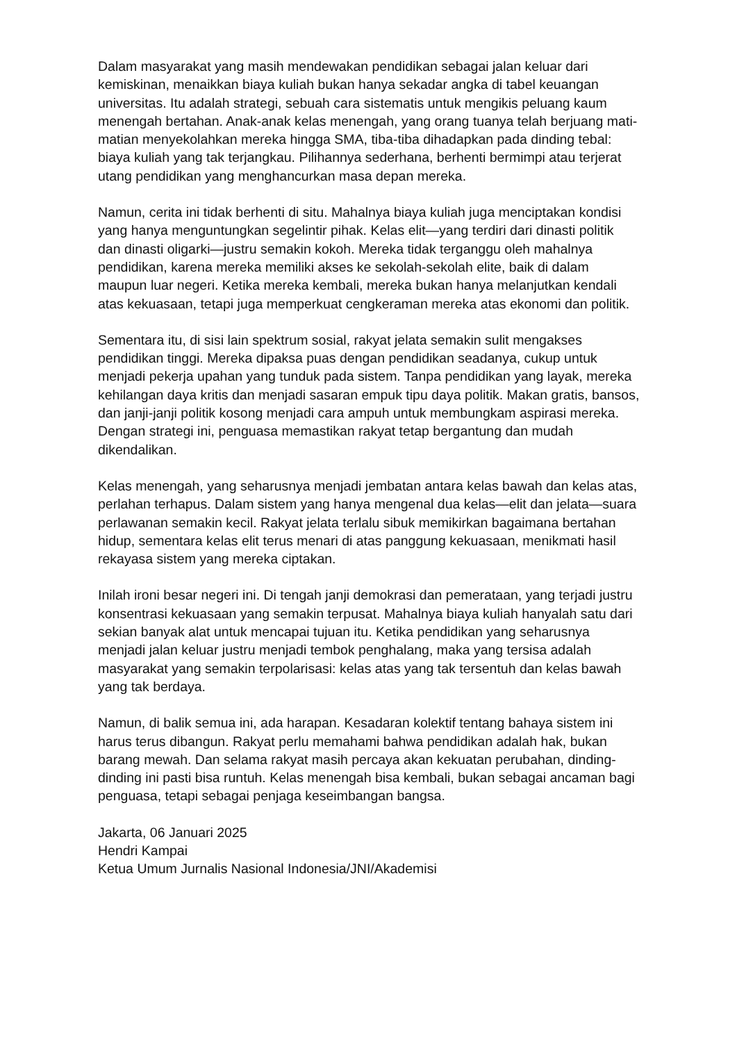Dalam masyarakat yang masih mendewakan pendidikan sebagai jalan keluar dari kemiskinan, menaikkan biaya kuliah bukan hanya sekadar angka di tabel keuangan universitas. Itu adalah strategi, sebuah cara sistematis untuk mengikis peluang kaum menengah bertahan. Anak-anak kelas menengah, yang orang tuanya telah berjuang mati-matian menyekolahkan mereka hingga SMA, tiba-tiba dihadapkan pada dinding tebal: biaya kuliah yang tak terjangkau. Pilihannya sederhana, berhenti bermimpi atau terjerat utang pendidikan yang menghancurkan masa depan mereka.
Namun, cerita ini tidak berhenti di situ. Mahalnya biaya kuliah juga menciptakan kondisi yang hanya menguntungkan segelintir pihak. Kelas elit—yang terdiri dari dinasti politik dan dinasti oligarki—justru semakin kokoh. Mereka tidak terganggu oleh mahalnya pendidikan, karena mereka memiliki akses ke sekolah-sekolah elite, baik di dalam maupun luar negeri. Ketika mereka kembali, mereka bukan hanya melanjutkan kendali atas kekuasaan, tetapi juga memperkuat cengkeraman mereka atas ekonomi dan politik.
Sementara itu, di sisi lain spektrum sosial, rakyat jelata semakin sulit mengakses pendidikan tinggi. Mereka dipaksa puas dengan pendidikan seadanya, cukup untuk menjadi pekerja upahan yang tunduk pada sistem. Tanpa pendidikan yang layak, mereka kehilangan daya kritis dan menjadi sasaran empuk tipu daya politik. Makan gratis, bansos, dan janji-janji politik kosong menjadi cara ampuh untuk membungkam aspirasi mereka. Dengan strategi ini, penguasa memastikan rakyat tetap bergantung dan mudah dikendalikan.
Kelas menengah, yang seharusnya menjadi jembatan antara kelas bawah dan kelas atas, perlahan terhapus. Dalam sistem yang hanya mengenal dua kelas—elit dan jelata—suara perlawanan semakin kecil. Rakyat jelata terlalu sibuk memikirkan bagaimana bertahan hidup, sementara kelas elit terus menari di atas panggung kekuasaan, menikmati hasil rekayasa sistem yang mereka ciptakan.
Inilah ironi besar negeri ini. Di tengah janji demokrasi dan pemerataan, yang terjadi justru konsentrasi kekuasaan yang semakin terpusat. Mahalnya biaya kuliah hanyalah satu dari sekian banyak alat untuk mencapai tujuan itu. Ketika pendidikan yang seharusnya menjadi jalan keluar justru menjadi tembok penghalang, maka yang tersisa adalah masyarakat yang semakin terpolarisasi: kelas atas yang tak tersentuh dan kelas bawah yang tak berdaya.
Namun, di balik semua ini, ada harapan. Kesadaran kolektif tentang bahaya sistem ini harus terus dibangun. Rakyat perlu memahami bahwa pendidikan adalah hak, bukan barang mewah. Dan selama rakyat masih percaya akan kekuatan perubahan, dinding-dinding ini pasti bisa runtuh. Kelas menengah bisa kembali, bukan sebagai ancaman bagi penguasa, tetapi sebagai penjaga keseimbangan bangsa.
Jakarta, 06 Januari 2025
Hendri Kampai
Ketua Umum Jurnalis Nasional Indonesia/JNI/Akademisi